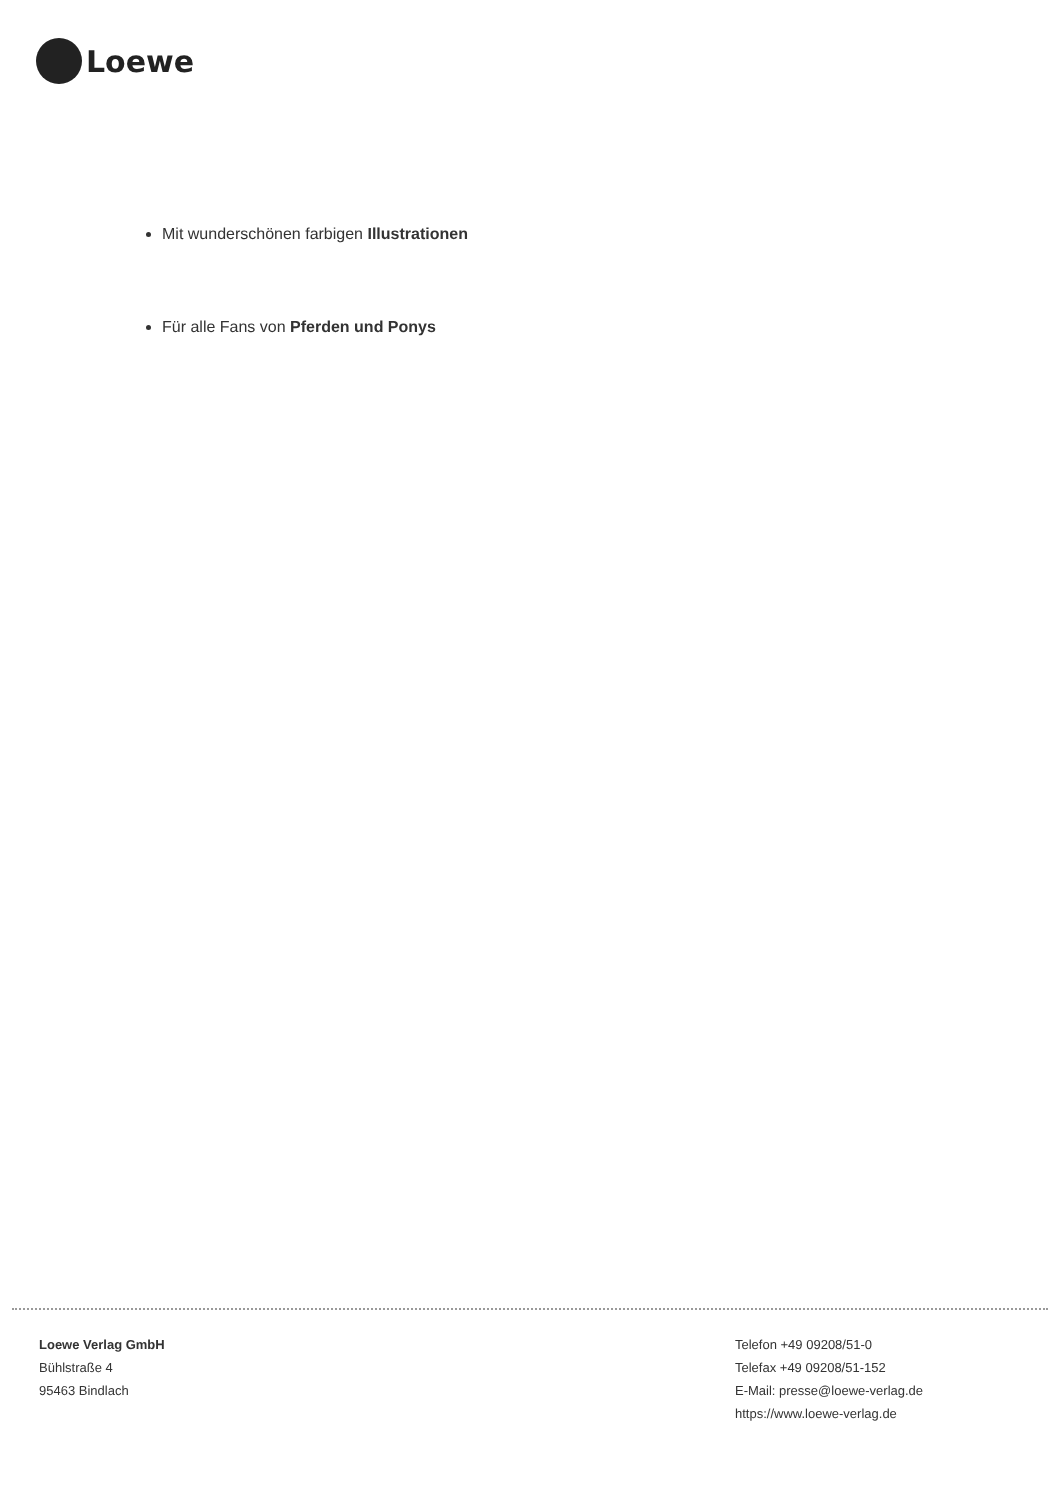Loewe
Mit wunderschönen farbigen Illustrationen
Für alle Fans von Pferden und Ponys
Loewe Verlag GmbH
Bühlstraße 4
95463 Bindlach
Telefon +49 09208/51-0
Telefax +49 09208/51-152
E-Mail: presse@loewe-verlag.de
https://www.loewe-verlag.de